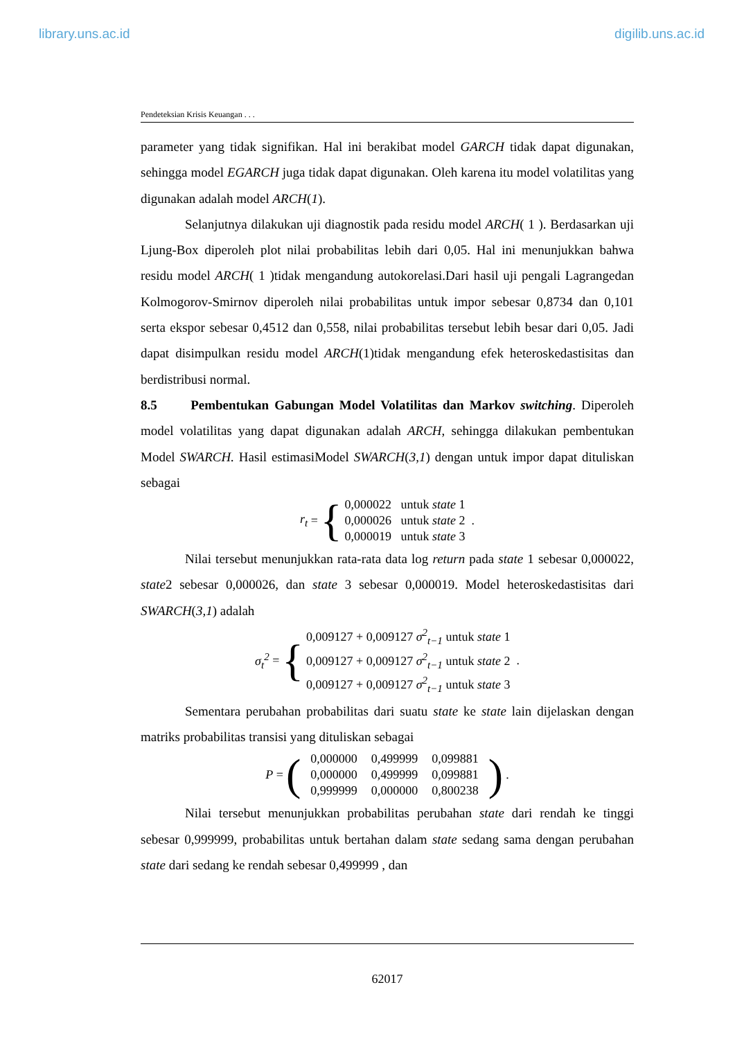library.uns.ac.id digilib.uns.ac.id
Pendeteksian Krisis Keuangan . . .
parameter yang tidak signifikan. Hal ini berakibat model GARCH tidak dapat digunakan, sehingga model EGARCH juga tidak dapat digunakan. Oleh karena itu model volatilitas yang digunakan adalah model ARCH(1).
Selanjutnya dilakukan uji diagnostik pada residu model ARCH( 1 ). Berdasarkan uji Ljung-Box diperoleh plot nilai probabilitas lebih dari 0,05. Hal ini menunjukkan bahwa residu model ARCH( 1 )tidak mengandung autokorelasi.Dari hasil uji pengali Lagrangedan Kolmogorov-Smirnov diperoleh nilai probabilitas untuk impor sebesar 0,8734 dan 0,101 serta ekspor sebesar 0,4512 dan 0,558, nilai probabilitas tersebut lebih besar dari 0,05. Jadi dapat disimpulkan residu model ARCH(1)tidak mengandung efek heteroskedastisitas dan berdistribusi normal.
8.5 Pembentukan Gabungan Model Volatilitas dan Markov switching. Diperoleh model volatilitas yang dapat digunakan adalah ARCH, sehingga dilakukan pembentukan Model SWARCH. Hasil estimasiModel SWARCH(3,1) dengan untuk impor dapat dituliskan sebagai
r<sub>t</sub> = {
0,000022 untuk state 1
0,000026 untuk state 2
0,000019 untuk state 3
.
Nilai tersebut menunjukkan rata-rata data log return pada state 1 sebesar 0,000022, state2 sebesar 0,000026, dan state 3 sebesar 0,000019. Model heteroskedastisitas dari SWARCH(3,1) adalah
σ<sub>t</sub><sup>2</sup> = {
0,009127 + 0,009127 σ<sup>2</sup><sub>t−1</sub> untuk state 1
0,009127 + 0,009127 σ<sup>2</sup><sub>t−1</sub> untuk state 2
0,009127 + 0,009127 σ<sup>2</sup><sub>t−1</sub> untuk state 3
.
Sementara perubahan probabilitas dari suatu state ke state lain dijelaskan dengan matriks probabilitas transisi yang dituliskan sebagai
P = (
| 0,000000 | 0,499999 | 0,099881 |
| 0,000000 | 0,499999 | 0,099881 |
| 0,999999 | 0,000000 | 0,800238 |
).
Nilai tersebut menunjukkan probabilitas perubahan state dari rendah ke tinggi sebesar 0,999999, probabilitas untuk bertahan dalam state sedang sama dengan perubahan state dari sedang ke rendah sebesar 0,499999 , dan
62017